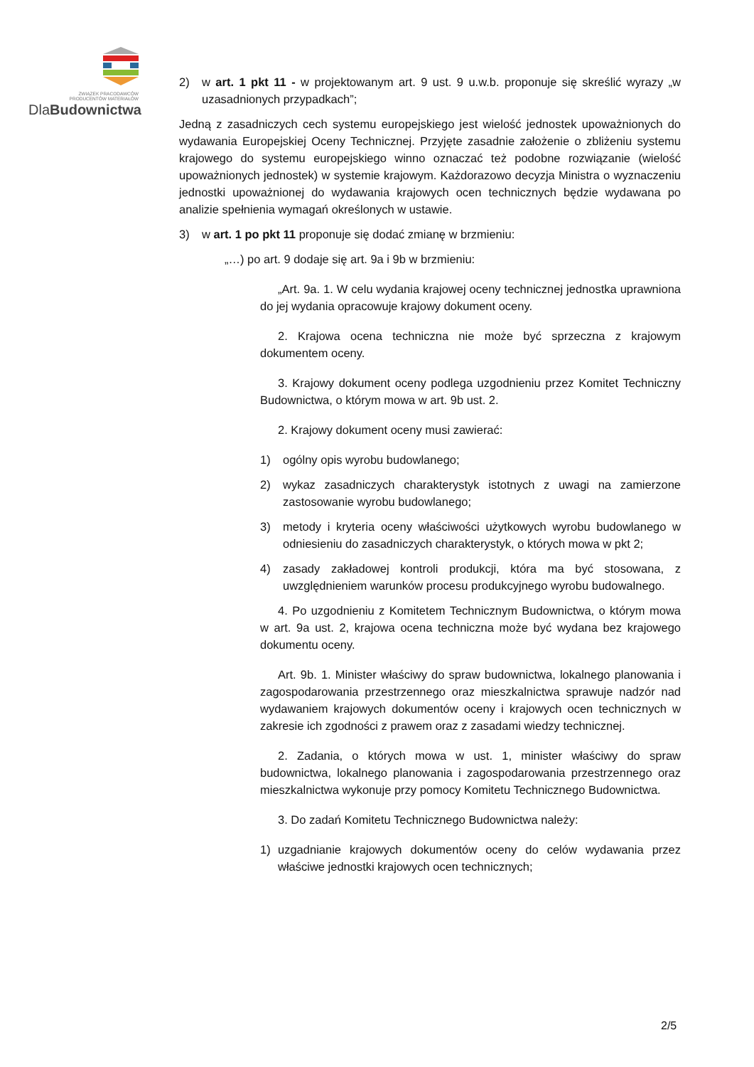ZWIĄZEK PRACODAWCÓW
PRODUCENTÓW MATERIAŁÓW
DlaBudownictwa
2) w art. 1 pkt 11 - w projektowanym art. 9 ust. 9 u.w.b. proponuje się skreślić wyrazy „w uzasadnionych przypadkach”;
Jedną z zasadniczych cech systemu europejskiego jest wielość jednostek upoważnionych do wydawania Europejskiej Oceny Technicznej. Przyjęte zasadnie założenie o zbliżeniu systemu krajowego do systemu europejskiego winno oznaczać też podobne rozwiązanie (wielość upoważnionych jednostek) w systemie krajowym. Każdorazowo decyzja Ministra o wyznaczeniu jednostki upoważnionej do wydawania krajowych ocen technicznych będzie wydawana po analizie spełnienia wymagań określonych w ustawie.
3) w art. 1 po pkt 11 proponuje się dodać zmianę w brzmieniu:
„…) po art. 9 dodaje się art. 9a i 9b w brzmieniu:
„Art. 9a. 1. W celu wydania krajowej oceny technicznej jednostka uprawniona do jej wydania opracowuje krajowy dokument oceny.
2. Krajowa ocena techniczna nie może być sprzeczna z krajowym dokumentem oceny.
3. Krajowy dokument oceny podlega uzgodnieniu przez Komitet Techniczny Budownictwa, o którym mowa w art. 9b ust. 2.
2. Krajowy dokument oceny musi zawierać:
1) ogólny opis wyrobu budowlanego;
2) wykaz zasadniczych charakterystyk istotnych z uwagi na zamierzone zastosowanie wyrobu budowlanego;
3) metody i kryteria oceny właściwości użytkowych wyrobu budowlanego w odniesieniu do zasadniczych charakterystyk, o których mowa w pkt 2;
4) zasady zakładowej kontroli produkcji, która ma być stosowana, z uwzględnieniem warunków procesu produkcyjnego wyrobu budowalnego.
4. Po uzgodnieniu z Komitetem Technicznym Budownictwa, o którym mowa w art. 9a ust. 2, krajowa ocena techniczna może być wydana bez krajowego dokumentu oceny.
Art. 9b. 1. Minister właściwy do spraw budownictwa, lokalnego planowania i zagospodarowania przestrzennego oraz mieszkalnictwa sprawuje nadzór nad wydawaniem krajowych dokumentów oceny i krajowych ocen technicznych w zakresie ich zgodności z prawem oraz z zasadami wiedzy technicznej.
2. Zadania, o których mowa w ust. 1, minister właściwy do spraw budownictwa, lokalnego planowania i zagospodarowania przestrzennego oraz mieszkalnictwa wykonuje przy pomocy Komitetu Technicznego Budownictwa.
3. Do zadań Komitetu Technicznego Budownictwa należy:
1) uzgadnianie krajowych dokumentów oceny do celów wydawania przez właściwe jednostki krajowych ocen technicznych;
2/5